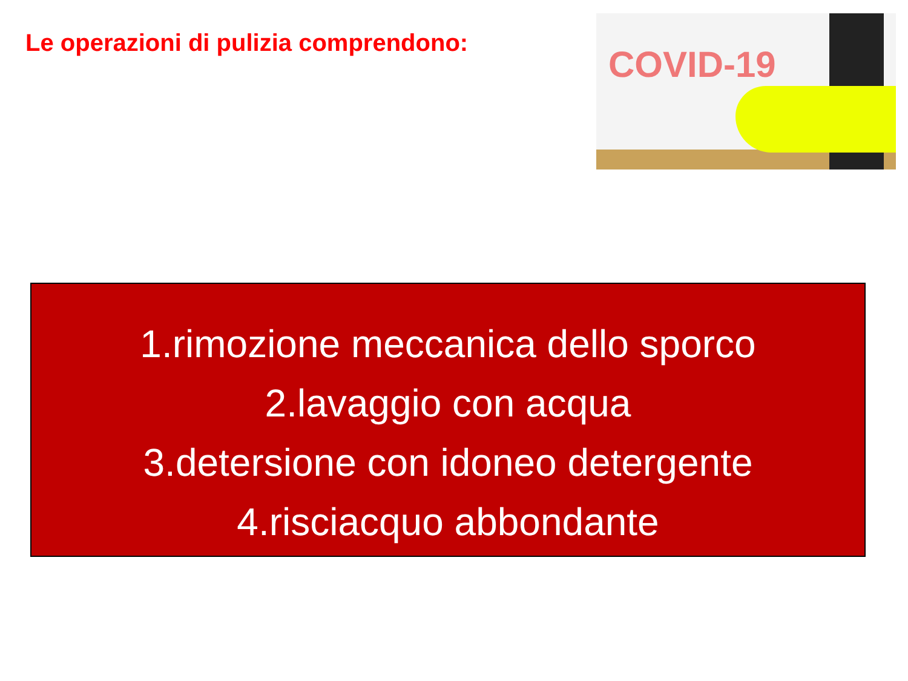Le operazioni di pulizia comprendono:
COVID-19
1.rimozione meccanica dello sporco
2.lavaggio con acqua
3.detersione con idoneo detergente
4.risciacquo abbondante